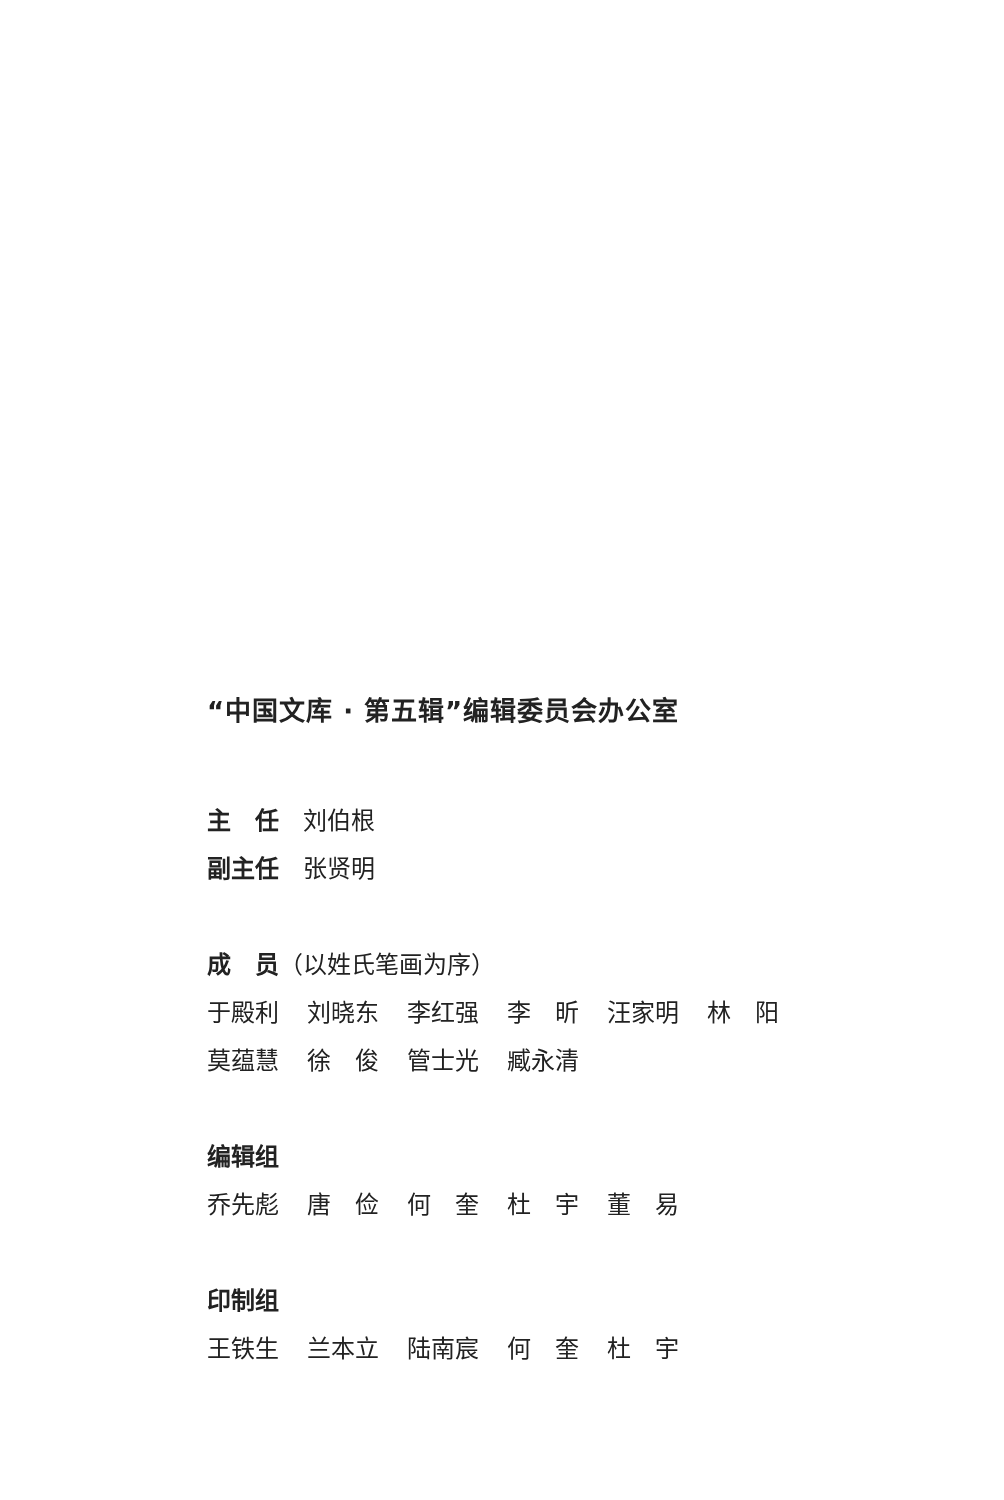“中国文库 · 第五辑”编辑委员会办公室
主　任　刘伯根
副主任　张贤明
成　员（以姓氏笔画为序）
于殿利 刘晓东 李红强 李　昕 汪家明 林　阳
莫蕴慧 徐　俊 管士光 臧永清
编辑组
乔先彪 唐　俭 何　奎 杜　宇 董　易
印制组
王铁生 兰本立 陆南宸 何　奎 杜　宇